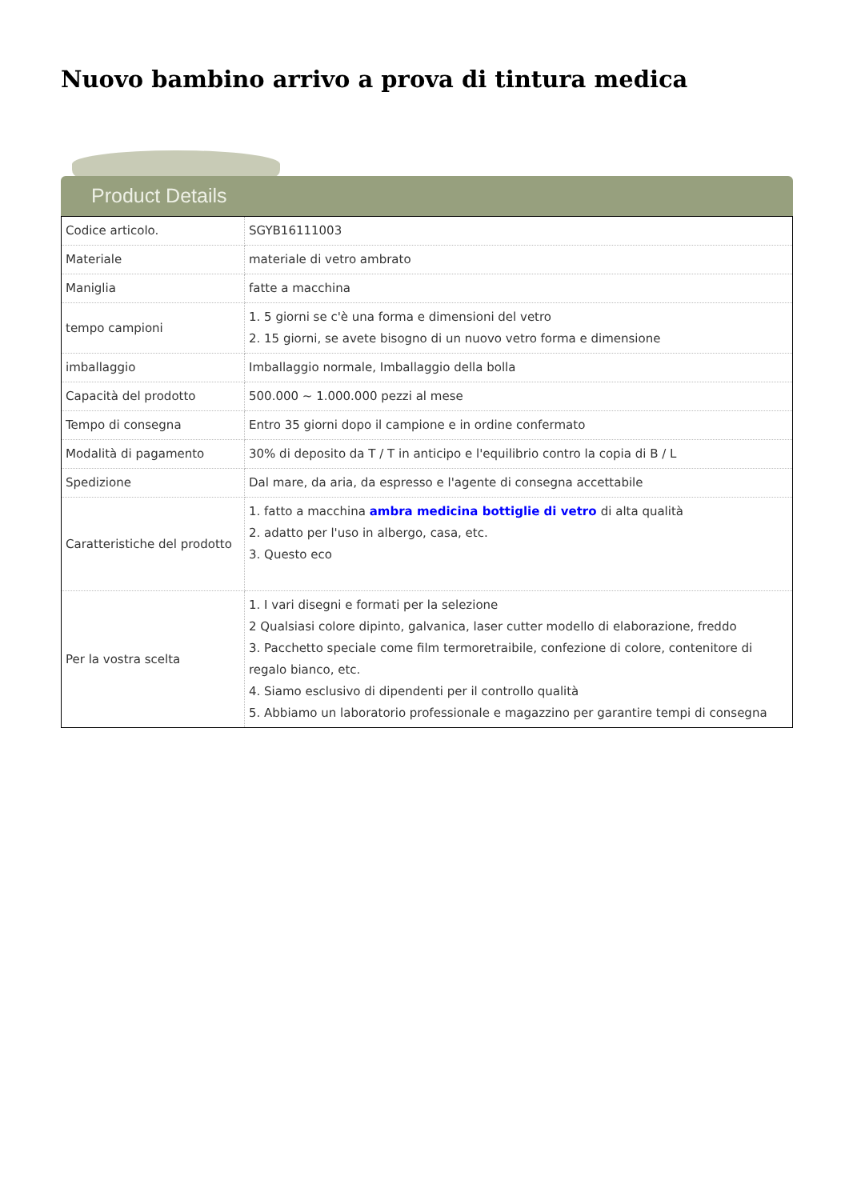Nuovo bambino arrivo a prova di tintura medica
Product Details
| Codice articolo. | SGYB16111003 |
| Materiale | materiale di vetro ambrato |
| Maniglia | fatte a macchina |
| tempo campioni | 1. 5 giorni se c'è una forma e dimensioni del vetro 2. 15 giorni, se avete bisogno di un nuovo vetro forma e dimensione |
| imballaggio | Imballaggio normale, Imballaggio della bolla |
| Capacità del prodotto | 500.000 ~ 1.000.000 pezzi al mese |
| Tempo di consegna | Entro 35 giorni dopo il campione e in ordine confermato |
| Modalità di pagamento | 30% di deposito da T / T in anticipo e l'equilibrio contro la copia di B / L |
| Spedizione | Dal mare, da aria, da espresso e l'agente di consegna accettabile |
| Caratteristiche del prodotto | 1. fatto a macchina ambra medicina bottiglie di vetro di alta qualità 2. adatto per l'uso in albergo, casa, etc. 3. Questo eco |
| Per la vostra scelta | 1. I vari disegni e formati per la selezione 2 Qualsiasi colore dipinto, galvanica, laser cutter modello di elaborazione, freddo 3. Pacchetto speciale come film termoretraibile, confezione di colore, contenitore di regalo bianco, etc. 4. Siamo esclusivo di dipendenti per il controllo qualità 5. Abbiamo un laboratorio professionale e magazzino per garantire tempi di consegna |